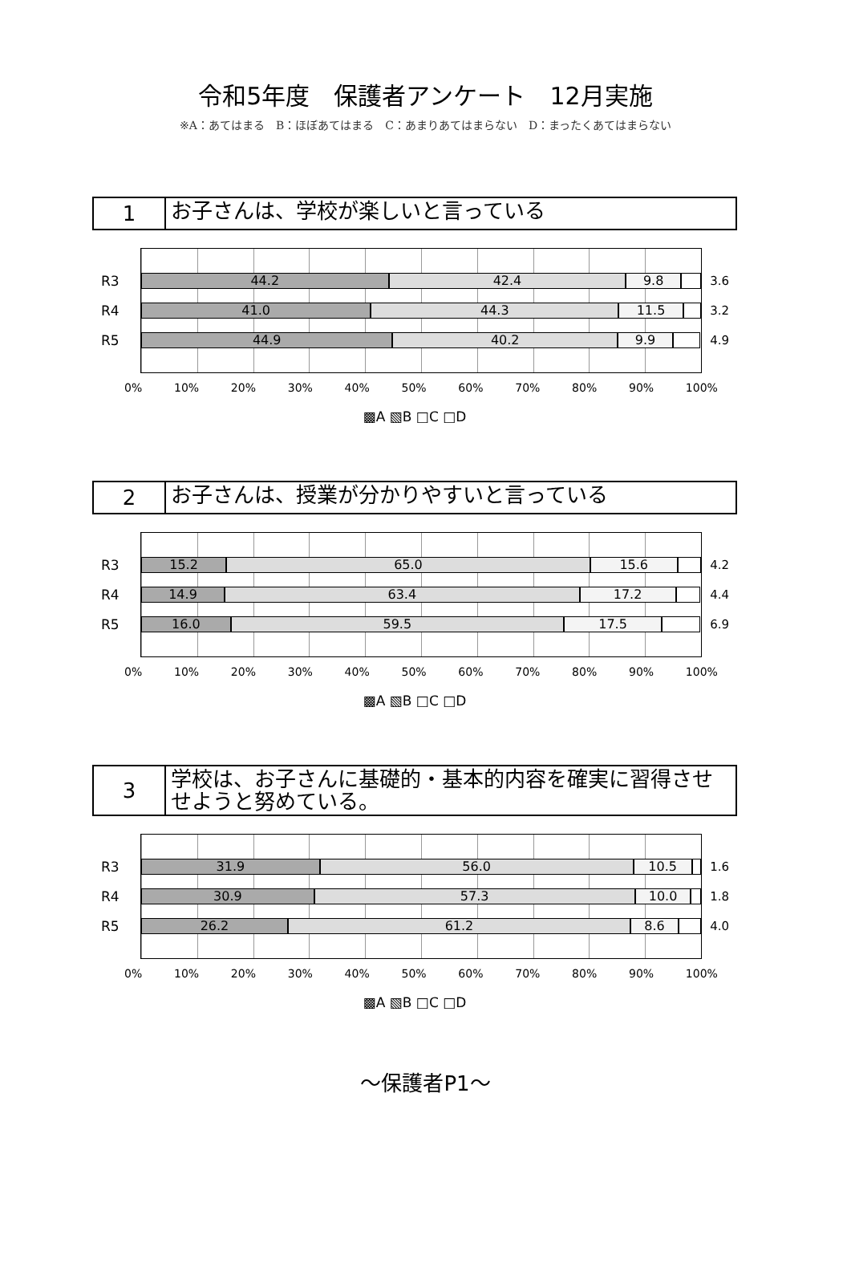令和5年度　保護者アンケート　12月実施
※A：あてはまる　B：ほぼあてはまる　C：あまりあてはまらない　D：まったくあてはまらない
1
お子さんは、学校が楽しいと言っている
R3
44.2 42.4 9.8
3.6
R4
41.0 44.3 11.5
3.2
R5
44.9 40.2 9.9
4.9
0% 10% 20% 30% 40% 50% 60% 70% 80% 90% 100%
▩A ▧B □C □D
2
お子さんは、授業が分かりやすいと言っている
R3
15.2 65.0 15.6
4.2
R4
14.9 63.4 17.2
4.4
R5
16.0 59.5 17.5
6.9
0% 10% 20% 30% 40% 50% 60% 70% 80% 90% 100%
▩A ▧B □C □D
3
学校は、お子さんに基礎的・基本的内容を確実に習得させせようと努めている。
R3
31.9 56.0 10.5
1.6
R4
30.9 57.3 10.0
1.8
R5
26.2 61.2 8.6
4.0
0% 10% 20% 30% 40% 50% 60% 70% 80% 90% 100%
▩A ▧B □C □D
～保護者P1～